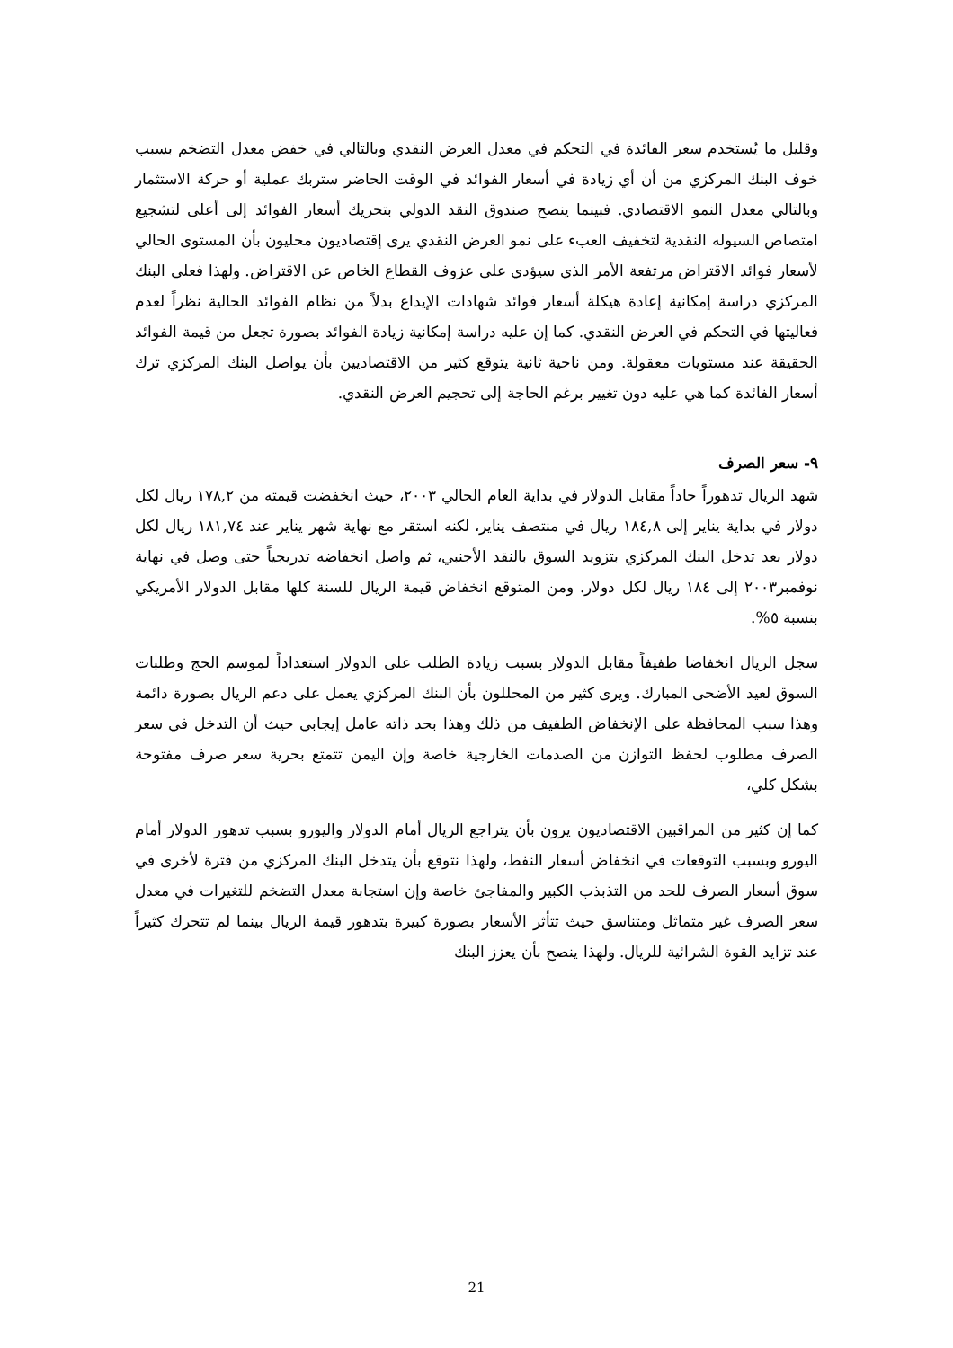وقليل ما يُستخدم سعر الفائدة في التحكم في معدل العرض النقدي وبالتالي في خفض معدل التضخم بسبب خوف البنك المركزي من أن أي زيادة في أسعار الفوائد في الوقت الحاضر ستربك عملية أو حركة الاستثمار وبالتالي معدل النمو الاقتصادي. فبينما ينصح صندوق النقد الدولي بتحريك أسعار الفوائد إلى أعلى لتشجيع امتصاص السيوله النقدية لتخفيف العبء على نمو العرض النقدي يرى إقتصاديون محليون بأن المستوى الحالي لأسعار فوائد الاقتراض مرتفعة الأمر الذي سيؤدي على عزوف القطاع الخاص عن الاقتراض. ولهذا فعلى البنك المركزي دراسة إمكانية إعادة هيكلة أسعار فوائد شهادات الإيداع بدلاً من نظام الفوائد الحالية نظراً لعدم فعاليتها في التحكم في العرض النقدي. كما إن عليه دراسة إمكانية زيادة الفوائد بصورة تجعل من قيمة الفوائد الحقيقة عند مستويات معقولة. ومن ناحية ثانية يتوقع كثير من الاقتصاديين بأن يواصل البنك المركزي ترك أسعار الفائدة كما هي عليه دون تغيير برغم الحاجة إلى تحجيم العرض النقدي.
٩- سعر الصرف
شهد الريال تدهوراً حاداً مقابل الدولار في بداية العام الحالي ٢٠٠٣، حيث انخفضت قيمته من ١٧٨,٢ ريال لكل دولار في بداية يناير إلى ١٨٤,٨ ريال في منتصف يناير، لكنه استقر مع نهاية شهر يناير عند ١٨١,٧٤ ريال لكل دولار بعد تدخل البنك المركزي بتزويد السوق بالنقد الأجنبي، ثم واصل انخفاضه تدريجياً حتى وصل في نهاية نوفمبر٢٠٠٣ إلى ١٨٤ ريال لكل دولار. ومن المتوقع انخفاض قيمة الريال للسنة كلها مقابل الدولار الأمريكي بنسبة ٥%.
سجل الريال انخفاضا طفيفاً مقابل الدولار بسبب زيادة الطلب على الدولار استعداداً لموسم الحج وطلبات السوق لعيد الأضحى المبارك. ويرى كثير من المحللون بأن البنك المركزي يعمل على دعم الريال بصورة دائمة وهذا سبب المحافظة على الإنخفاض الطفيف من ذلك وهذا بحد ذاته عامل إيجابي حيث أن التدخل في سعر الصرف مطلوب لحفظ التوازن من الصدمات الخارجية خاصة وإن اليمن تتمتع بحرية سعر صرف مفتوحة بشكل كلي،
كما إن كثير من المراقبين الاقتصاديون يرون بأن يتراجع الريال أمام الدولار واليورو بسبب تدهور الدولار أمام اليورو وبسبب التوقعات في انخفاض أسعار النفط، ولهذا نتوقع بأن يتدخل البنك المركزي من فترة لأخرى في سوق أسعار الصرف للحد من التذبذب الكبير والمفاجئ خاصة وإن استجابة معدل التضخم للتغيرات في معدل سعر الصرف غير متماثل ومتناسق حيث تتأثر الأسعار بصورة كبيرة بتدهور قيمة الريال بينما لم تتحرك كثيراً عند تزايد القوة الشرائية للريال. ولهذا ينصح بأن يعزز البنك
21